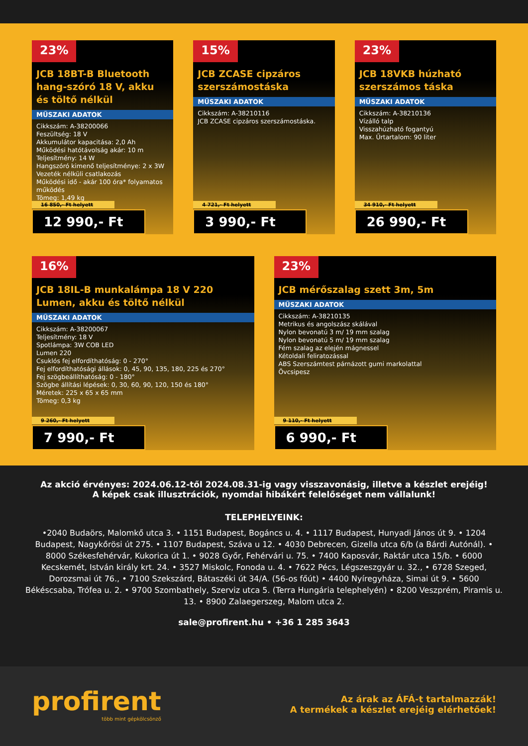23%
JCB 18BT-B Bluetooth hang-szóró 18 V, akku és töltő nélkül
MŰSZAKI ADATOK
Cikkszám: A-38200066
Feszültség: 18 V
Akkumulátor kapacitása: 2,0 Ah
Működési hatótávolság akár: 10 m
Teljesítmény: 14 W
Hangszóró kimenő teljesítménye: 2 x 3W
Vezeték nélküli csatlakozás
Működési idő - akár 100 óra* folyamatos működés
Tömeg: 1,49 kg
16 850,- Ft helyett
12 990,- Ft
15%
JCB ZCASE cipzáros szerszámostáska
MŰSZAKI ADATOK
Cikkszám: A-38210116
JCB ZCASE cipzáros szerszámostáska.
4 721,- Ft helyett
3 990,- Ft
23%
JCB 18VKB húzható szerszámos táska
MŰSZAKI ADATOK
Cikkszám: A-38210136
Vízálló talp
Visszahúzható fogantyú
Max. Űrtartalom: 90 liter
34 910,- Ft helyett
26 990,- Ft
16%
JCB 18IL-B munkalámpa 18 V 220 Lumen, akku és töltő nélkül
MŰSZAKI ADATOK
Cikkszám: A-38200067
Teljesítmény: 18 V
Spotlámpa: 3W COB LED
Lumen 220
Csuklós fej elfordíthatóság: 0 - 270°
Fej elfordíthatósági állások: 0, 45, 90, 135, 180, 225 és 270°
Fej szögbeállíthatóság: 0 - 180°
Szögbe állítási lépések: 0, 30, 60, 90, 120, 150 és 180°
Méretek: 225 x 65 x 65 mm
Tömeg: 0,3 kg
9 260,- Ft helyett
7 990,- Ft
23%
JCB mérőszalag szett 3m, 5m
MŰSZAKI ADATOK
Cikkszám: A-38210135
Metrikus és angolszász skálával
Nylon bevonatú 3 m/ 19 mm szalag
Nylon bevonatú 5 m/ 19 mm szalag
Fém szalag az elején mágnessel
Kétoldali feliratozással
ABS Szerszámtest párnázott gumi markolattal
Övcsipesz
9 110,- Ft helyett
6 990,- Ft
Az akció érvényes: 2024.06.12-től 2024.08.31-ig vagy visszavonásig, illetve a készlet erejéig!
A képek csak illusztrációk, nyomdai hibákért felelőséget nem vállalunk!
TELEPHELYEINK:
•2040 Budaörs, Malomkő utca 3. • 1151 Budapest, Bogáncs u. 4. • 1117 Budapest, Hunyadi János út 9. • 1204 Budapest, Nagykőrösi út 275. • 1107 Budapest, Száva u 12. • 4030 Debrecen, Gizella utca 6/b (a Bárdi Autónál). • 8000 Székesfehérvár, Kukorica út 1. • 9028 Győr, Fehérvári u. 75. • 7400 Kaposvár, Raktár utca 15/b. • 6000 Kecskemét, István király krt. 24. • 3527 Miskolc, Fonoda u. 4. • 7622 Pécs, Légszeszgyár u. 32., • 6728 Szeged, Dorozsmai út 76., • 7100 Szekszárd, Bátaszéki út 34/A. (56-os főút) • 4400 Nyíregyháza, Simai út 9. • 5600 Békéscsaba, Trófea u. 2. • 9700 Szombathely, Szerviz utca 5. (Terra Hungária telephelyén) • 8200 Veszprém, Piramis u. 13. • 8900 Zalaegerszeg, Malom utca 2.
sale@profirent.hu • +36 1 285 3643
profirent
több mint gépkölcsönző
Az árak az ÁFÁ-t tartalmazzák!
A termékek a készlet erejéig elérhetőek!